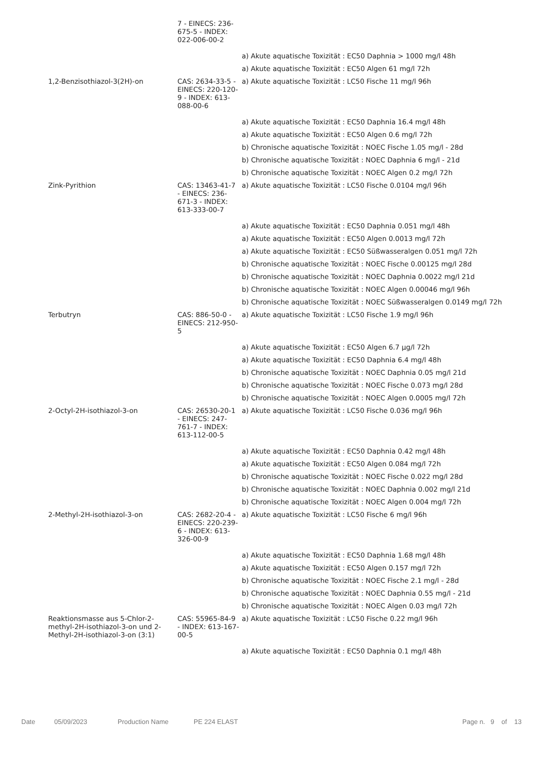| | 7 - EINECS: 236-675-5 - INDEX: 022-006-00-2 | |
| | | a) Akute aquatische Toxizität : EC50 Daphnia > 1000 mg/l 48h |
| | | a) Akute aquatische Toxizität : EC50 Algen 61 mg/l 72h |
| 1,2-Benzisothiazol-3(2H)-on | CAS: 2634-33-5 - EINECS: 220-120-9 - INDEX: 613-088-00-6 | a) Akute aquatische Toxizität : LC50 Fische 11 mg/l 96h |
| | | a) Akute aquatische Toxizität : EC50 Daphnia 16.4 mg/l 48h |
| | | a) Akute aquatische Toxizität : EC50 Algen 0.6 mg/l 72h |
| | | b) Chronische aquatische Toxizität : NOEC Fische 1.05 mg/l - 28d |
| | | b) Chronische aquatische Toxizität : NOEC Daphnia 6 mg/l - 21d |
| | | b) Chronische aquatische Toxizität : NOEC Algen 0.2 mg/l 72h |
| Zink-Pyrithion | CAS: 13463-41-7 - EINECS: 236-671-3 - INDEX: 613-333-00-7 | a) Akute aquatische Toxizität : LC50 Fische 0.0104 mg/l 96h |
| | | a) Akute aquatische Toxizität : EC50 Daphnia 0.051 mg/l 48h |
| | | a) Akute aquatische Toxizität : EC50 Algen 0.0013 mg/l 72h |
| | | a) Akute aquatische Toxizität : EC50 Süßwasseralgen 0.051 mg/l 72h |
| | | b) Chronische aquatische Toxizität : NOEC Fische 0.00125 mg/l 28d |
| | | b) Chronische aquatische Toxizität : NOEC Daphnia 0.0022 mg/l 21d |
| | | b) Chronische aquatische Toxizität : NOEC Algen 0.00046 mg/l 96h |
| | | b) Chronische aquatische Toxizität : NOEC Süßwasseralgen 0.0149 mg/l 72h |
| Terbutryn | CAS: 886-50-0 - EINECS: 212-950-5 | a) Akute aquatische Toxizität : LC50 Fische 1.9 mg/l 96h |
| | | a) Akute aquatische Toxizität : EC50 Algen 6.7 µg/l 72h |
| | | a) Akute aquatische Toxizität : EC50 Daphnia 6.4 mg/l 48h |
| | | b) Chronische aquatische Toxizität : NOEC Daphnia 0.05 mg/l 21d |
| | | b) Chronische aquatische Toxizität : NOEC Fische 0.073 mg/l 28d |
| | | b) Chronische aquatische Toxizität : NOEC Algen 0.0005 mg/l 72h |
| 2-Octyl-2H-isothiazol-3-on | CAS: 26530-20-1 - EINECS: 247-761-7 - INDEX: 613-112-00-5 | a) Akute aquatische Toxizität : LC50 Fische 0.036 mg/l 96h |
| | | a) Akute aquatische Toxizität : EC50 Daphnia 0.42 mg/l 48h |
| | | a) Akute aquatische Toxizität : EC50 Algen 0.084 mg/l 72h |
| | | b) Chronische aquatische Toxizität : NOEC Fische 0.022 mg/l 28d |
| | | b) Chronische aquatische Toxizität : NOEC Daphnia 0.002 mg/l 21d |
| | | b) Chronische aquatische Toxizität : NOEC Algen 0.004 mg/l 72h |
| 2-Methyl-2H-isothiazol-3-on | CAS: 2682-20-4 - EINECS: 220-239-6 - INDEX: 613-326-00-9 | a) Akute aquatische Toxizität : LC50 Fische 6 mg/l 96h |
| | | a) Akute aquatische Toxizität : EC50 Daphnia 1.68 mg/l 48h |
| | | a) Akute aquatische Toxizität : EC50 Algen 0.157 mg/l 72h |
| | | b) Chronische aquatische Toxizität : NOEC Fische 2.1 mg/l - 28d |
| | | b) Chronische aquatische Toxizität : NOEC Daphnia 0.55 mg/l - 21d |
| | | b) Chronische aquatische Toxizität : NOEC Algen 0.03 mg/l 72h |
| Reaktionsmasse aus 5-Chlor-2-methyl-2H-isothiazol-3-on und 2-Methyl-2H-isothiazol-3-on (3:1) | CAS: 55965-84-9 - INDEX: 613-167-00-5 | a) Akute aquatische Toxizität : LC50 Fische 0.22 mg/l 96h |
| | | a) Akute aquatische Toxizität : EC50 Daphnia 0.1 mg/l 48h |
Date 05/09/2023 Production Name PE 224 ELAST Page n. 9 of 13